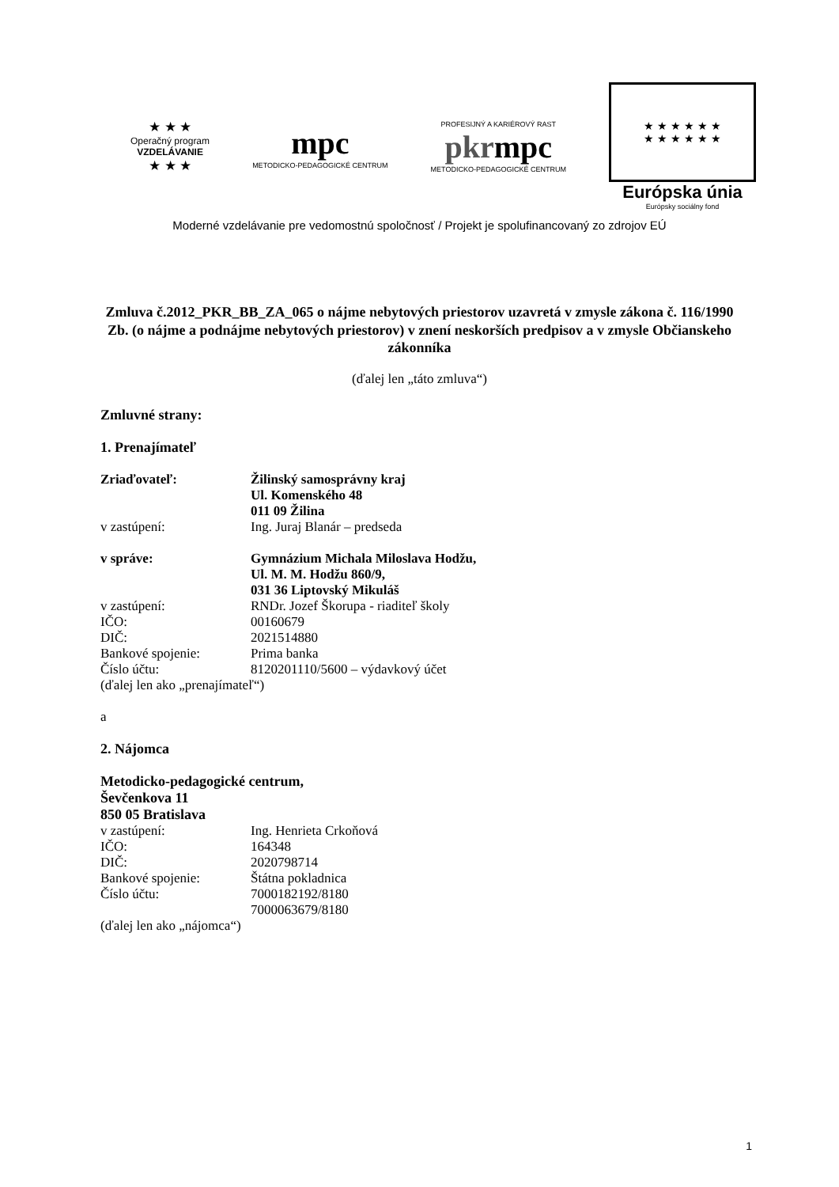★ ★ ★
Operačný program
VZDELÁVANIE
★ ★ ★
mpc
METODICKO-PEDAGOGICKÉ CENTRUM
PROFESIJNÝ A KARIÉROVÝ RAST
pkrmpc
METODICKO-PEDAGOGICKÉ CENTRUM
★ ★ ★ ★ ★ ★
★ ★ ★ ★ ★ ★
Európska únia
Európsky sociálny fond
Moderné vzdelávanie pre vedomostnú spoločnosť / Projekt je spolufinancovaný zo zdrojov EÚ
Zmluva č.2012_PKR_BB_ZA_065 o nájme nebytových priestorov uzavretá v zmysle zákona č. 116/1990 Zb. (o nájme a podnájme nebytových priestorov) v znení neskorších predpisov a v zmysle Občianskeho zákonníka
(ďalej len „táto zmluva“)
Zmluvné strany:
1. Prenajímateľ
Zriaďovateľ: Žilinský samosprávny kraj
Ul. Komenského 48
011 09 Žilina
v zastúpení: Ing. Juraj Blanár – predseda
v správe: Gymnázium Michala Miloslava Hodžu,
Ul. M. M. Hodžu 860/9,
031 36 Liptovský Mikuláš
v zastúpení: RNDr. Jozef Škorupa - riaditeľ školy
IČO: 00160679
DIČ: 2021514880
Bankové spojenie: Prima banka
Číslo účtu: 8120201110/5600 – výdavkový účet
(ďalej len ako „prenajímateľ“)
a
2. Nájomca
Metodicko-pedagogické centrum,
Ševčenkova 11
850 05 Bratislava
v zastúpení: Ing. Henrieta Crkoňová
IČO: 164348
DIČ: 2020798714
Bankové spojenie: Štátna pokladnica
Číslo účtu: 7000182192/8180
7000063679/8180
(ďalej len ako „nájomca“)
1